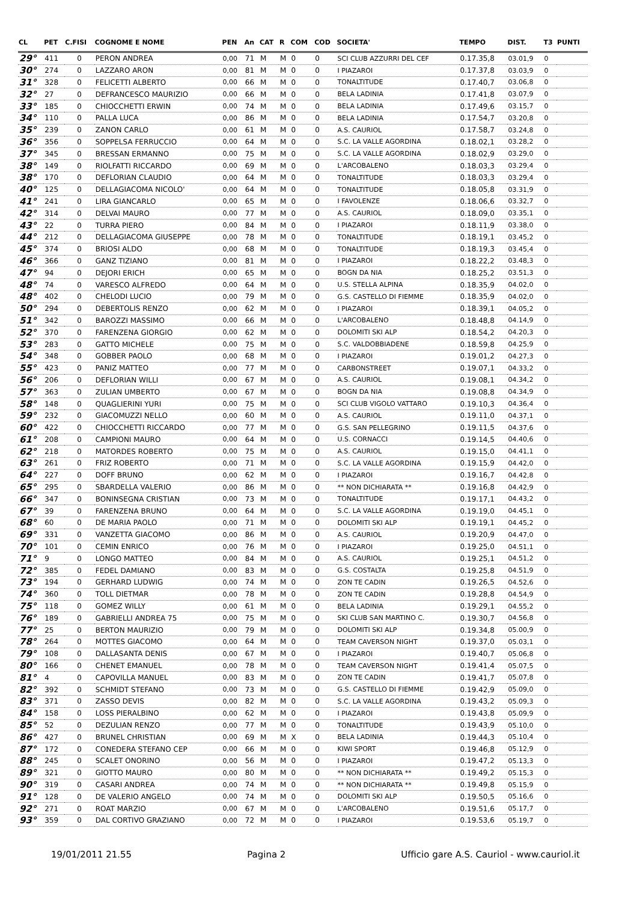| CL | PET | C.FISI | COGNOME E NOME | PEN | An | CAT | R | COM | COD | SOCIETA' | TEMPO | DIST. | T3 | PUNTI |
| --- | --- | --- | --- | --- | --- | --- | --- | --- | --- | --- | --- | --- | --- | --- |
| 29° | 411 | 0 | PERON ANDREA | 0,00 | 71 | M | M | 0 | 0 | SCI CLUB AZZURRI DEL CEF | 0.17.35,8 | 03.01,9 | 0 | |
| 30° | 274 | 0 | LAZZARO ARON | 0,00 | 81 | M | M | 0 | 0 | I PIAZAROI | 0.17.37,8 | 03.03,9 | 0 | |
| 31° | 328 | 0 | FELICETTI ALBERTO | 0,00 | 66 | M | M | 0 | 0 | TONALTITUDE | 0.17.40,7 | 03.06,8 | 0 | |
| 32° | 27 | 0 | DEFRANCESCO MAURIZIO | 0,00 | 66 | M | M | 0 | 0 | BELA LADINIA | 0.17.41,8 | 03.07,9 | 0 | |
| 33° | 185 | 0 | CHIOCCHETTI ERWIN | 0,00 | 74 | M | M | 0 | 0 | BELA LADINIA | 0.17.49,6 | 03.15,7 | 0 | |
| 34° | 110 | 0 | PALLA LUCA | 0,00 | 86 | M | M | 0 | 0 | BELA LADINIA | 0.17.54,7 | 03.20,8 | 0 | |
| 35° | 239 | 0 | ZANON CARLO | 0,00 | 61 | M | M | 0 | 0 | A.S. CAURIOL | 0.17.58,7 | 03.24,8 | 0 | |
| 36° | 356 | 0 | SOPPELSA FERRUCCIO | 0,00 | 64 | M | M | 0 | 0 | S.C. LA VALLE AGORDINA | 0.18.02,1 | 03.28,2 | 0 | |
| 37° | 345 | 0 | BRESSAN ERMANNO | 0,00 | 75 | M | M | 0 | 0 | S.C. LA VALLE AGORDINA | 0.18.02,9 | 03.29,0 | 0 | |
| 38° | 149 | 0 | RIOLFATTI RICCARDO | 0,00 | 69 | M | M | 0 | 0 | L'ARCOBALENO | 0.18.03,3 | 03.29,4 | 0 | |
| 38° | 170 | 0 | DEFLORIAN CLAUDIO | 0,00 | 64 | M | M | 0 | 0 | TONALTITUDE | 0.18.03,3 | 03.29,4 | 0 | |
| 40° | 125 | 0 | DELLAGIACOMA NICOLO' | 0,00 | 64 | M | M | 0 | 0 | TONALTITUDE | 0.18.05,8 | 03.31,9 | 0 | |
| 41° | 241 | 0 | LIRA GIANCARLO | 0,00 | 65 | M | M | 0 | 0 | I FAVOLENZE | 0.18.06,6 | 03.32,7 | 0 | |
| 42° | 314 | 0 | DELVAI MAURO | 0,00 | 77 | M | M | 0 | 0 | A.S. CAURIOL | 0.18.09,0 | 03.35,1 | 0 | |
| 43° | 22 | 0 | TURRA PIERO | 0,00 | 84 | M | M | 0 | 0 | I PIAZAROI | 0.18.11,9 | 03.38,0 | 0 | |
| 44° | 212 | 0 | DELLAGIACOMA GIUSEPPE | 0,00 | 78 | M | M | 0 | 0 | TONALTITUDE | 0.18.19,1 | 03.45,2 | 0 | |
| 45° | 374 | 0 | BRIOSI ALDO | 0,00 | 68 | M | M | 0 | 0 | TONALTITUDE | 0.18.19,3 | 03.45,4 | 0 | |
| 46° | 366 | 0 | GANZ TIZIANO | 0,00 | 81 | M | M | 0 | 0 | I PIAZAROI | 0.18.22,2 | 03.48,3 | 0 | |
| 47° | 94 | 0 | DEJORI ERICH | 0,00 | 65 | M | M | 0 | 0 | BOGN DA NIA | 0.18.25,2 | 03.51,3 | 0 | |
| 48° | 74 | 0 | VARESCO ALFREDO | 0,00 | 64 | M | M | 0 | 0 | U.S. STELLA ALPINA | 0.18.35,9 | 04.02,0 | 0 | |
| 48° | 402 | 0 | CHELODI LUCIO | 0,00 | 79 | M | M | 0 | 0 | G.S. CASTELLO DI FIEMME | 0.18.35,9 | 04.02,0 | 0 | |
| 50° | 294 | 0 | DEBERTOLIS RENZO | 0,00 | 62 | M | M | 0 | 0 | I PIAZAROI | 0.18.39,1 | 04.05,2 | 0 | |
| 51° | 342 | 0 | BAROZZI MASSIMO | 0,00 | 66 | M | M | 0 | 0 | L'ARCOBALENO | 0.18.48,8 | 04.14,9 | 0 | |
| 52° | 370 | 0 | FARENZENA GIORGIO | 0,00 | 62 | M | M | 0 | 0 | DOLOMITI SKI ALP | 0.18.54,2 | 04.20,3 | 0 | |
| 53° | 283 | 0 | GATTO MICHELE | 0,00 | 75 | M | M | 0 | 0 | S.C. VALDOBBIADENE | 0.18.59,8 | 04.25,9 | 0 | |
| 54° | 348 | 0 | GOBBER PAOLO | 0,00 | 68 | M | M | 0 | 0 | I PIAZAROI | 0.19.01,2 | 04.27,3 | 0 | |
| 55° | 423 | 0 | PANIZ MATTEO | 0,00 | 77 | M | M | 0 | 0 | CARBONSTREET | 0.19.07,1 | 04.33,2 | 0 | |
| 56° | 206 | 0 | DEFLORIAN WILLI | 0,00 | 67 | M | M | 0 | 0 | A.S. CAURIOL | 0.19.08,1 | 04.34,2 | 0 | |
| 57° | 363 | 0 | ZULIAN UMBERTO | 0,00 | 67 | M | M | 0 | 0 | BOGN DA NIA | 0.19.08,8 | 04.34,9 | 0 | |
| 58° | 148 | 0 | QUAGLIERINI YURI | 0,00 | 75 | M | M | 0 | 0 | SCI CLUB VIGOLO VATTARO | 0.19.10,3 | 04.36,4 | 0 | |
| 59° | 232 | 0 | GIACOMUZZI NELLO | 0,00 | 60 | M | M | 0 | 0 | A.S. CAURIOL | 0.19.11,0 | 04.37,1 | 0 | |
| 60° | 422 | 0 | CHIOCCHETTI RICCARDO | 0,00 | 77 | M | M | 0 | 0 | G.S. SAN PELLEGRINO | 0.19.11,5 | 04.37,6 | 0 | |
| 61° | 208 | 0 | CAMPIONI MAURO | 0,00 | 64 | M | M | 0 | 0 | U.S. CORNACCI | 0.19.14,5 | 04.40,6 | 0 | |
| 62° | 218 | 0 | MATORDES ROBERTO | 0,00 | 75 | M | M | 0 | 0 | A.S. CAURIOL | 0.19.15,0 | 04.41,1 | 0 | |
| 63° | 261 | 0 | FRIZ ROBERTO | 0,00 | 71 | M | M | 0 | 0 | S.C. LA VALLE AGORDINA | 0.19.15,9 | 04.42,0 | 0 | |
| 64° | 227 | 0 | DOFF BRUNO | 0,00 | 62 | M | M | 0 | 0 | I PIAZAROI | 0.19.16,7 | 04.42,8 | 0 | |
| 65° | 295 | 0 | SBARDELLA VALERIO | 0,00 | 86 | M | M | 0 | 0 | ** NON DICHIARATA ** | 0.19.16,8 | 04.42,9 | 0 | |
| 66° | 347 | 0 | BONINSEGNA CRISTIAN | 0,00 | 73 | M | M | 0 | 0 | TONALTITUDE | 0.19.17,1 | 04.43,2 | 0 | |
| 67° | 39 | 0 | FARENZENA BRUNO | 0,00 | 64 | M | M | 0 | 0 | S.C. LA VALLE AGORDINA | 0.19.19,0 | 04.45,1 | 0 | |
| 68° | 60 | 0 | DE MARIA PAOLO | 0,00 | 71 | M | M | 0 | 0 | DOLOMITI SKI ALP | 0.19.19,1 | 04.45,2 | 0 | |
| 69° | 331 | 0 | VANZETTA GIACOMO | 0,00 | 86 | M | M | 0 | 0 | A.S. CAURIOL | 0.19.20,9 | 04.47,0 | 0 | |
| 70° | 101 | 0 | CEMIN ENRICO | 0,00 | 76 | M | M | 0 | 0 | I PIAZAROI | 0.19.25,0 | 04.51,1 | 0 | |
| 71° | 9 | 0 | LONGO MATTEO | 0,00 | 84 | M | M | 0 | 0 | A.S. CAURIOL | 0.19.25,1 | 04.51,2 | 0 | |
| 72° | 385 | 0 | FEDEL DAMIANO | 0,00 | 83 | M | M | 0 | 0 | G.S. COSTALTA | 0.19.25,8 | 04.51,9 | 0 | |
| 73° | 194 | 0 | GERHARD LUDWIG | 0,00 | 74 | M | M | 0 | 0 | ZON TE CADIN | 0.19.26,5 | 04.52,6 | 0 | |
| 74° | 360 | 0 | TOLL DIETMAR | 0,00 | 78 | M | M | 0 | 0 | ZON TE CADIN | 0.19.28,8 | 04.54,9 | 0 | |
| 75° | 118 | 0 | GOMEZ WILLY | 0,00 | 61 | M | M | 0 | 0 | BELA LADINIA | 0.19.29,1 | 04.55,2 | 0 | |
| 76° | 189 | 0 | GABRIELLI ANDREA 75 | 0,00 | 75 | M | M | 0 | 0 | SKI CLUB SAN MARTINO C. | 0.19.30,7 | 04.56,8 | 0 | |
| 77° | 25 | 0 | BERTON MAURIZIO | 0,00 | 79 | M | M | 0 | 0 | DOLOMITI SKI ALP | 0.19.34,8 | 05.00,9 | 0 | |
| 78° | 264 | 0 | MOTTES GIACOMO | 0,00 | 64 | M | M | 0 | 0 | TEAM CAVERSON NIGHT | 0.19.37,0 | 05.03,1 | 0 | |
| 79° | 108 | 0 | DALLASANTA DENIS | 0,00 | 67 | M | M | 0 | 0 | I PIAZAROI | 0.19.40,7 | 05.06,8 | 0 | |
| 80° | 166 | 0 | CHENET EMANUEL | 0,00 | 78 | M | M | 0 | 0 | TEAM CAVERSON NIGHT | 0.19.41,4 | 05.07,5 | 0 | |
| 81° | 4 | 0 | CAPOVILLA MANUEL | 0,00 | 83 | M | M | 0 | 0 | ZON TE CADIN | 0.19.41,7 | 05.07,8 | 0 | |
| 82° | 392 | 0 | SCHMIDT STEFANO | 0,00 | 73 | M | M | 0 | 0 | G.S. CASTELLO DI FIEMME | 0.19.42,9 | 05.09,0 | 0 | |
| 83° | 371 | 0 | ZASSO DEVIS | 0,00 | 82 | M | M | 0 | 0 | S.C. LA VALLE AGORDINA | 0.19.43,2 | 05.09,3 | 0 | |
| 84° | 158 | 0 | LOSS PIERALBINO | 0,00 | 62 | M | M | 0 | 0 | I PIAZAROI | 0.19.43,8 | 05.09,9 | 0 | |
| 85° | 52 | 0 | DEZULIAN RENZO | 0,00 | 77 | M | M | 0 | 0 | TONALTITUDE | 0.19.43,9 | 05.10,0 | 0 | |
| 86° | 427 | 0 | BRUNEL CHRISTIAN | 0,00 | 69 | M | M | X | 0 | BELA LADINIA | 0.19.44,3 | 05.10,4 | 0 | |
| 87° | 172 | 0 | CONEDERA STEFANO CEP | 0,00 | 66 | M | M | 0 | 0 | KIWI SPORT | 0.19.46,8 | 05.12,9 | 0 | |
| 88° | 245 | 0 | SCALET ONORINO | 0,00 | 56 | M | M | 0 | 0 | I PIAZAROI | 0.19.47,2 | 05.13,3 | 0 | |
| 89° | 321 | 0 | GIOTTO MAURO | 0,00 | 80 | M | M | 0 | 0 | ** NON DICHIARATA ** | 0.19.49,2 | 05.15,3 | 0 | |
| 90° | 319 | 0 | CASARI ANDREA | 0,00 | 74 | M | M | 0 | 0 | ** NON DICHIARATA ** | 0.19.49,8 | 05.15,9 | 0 | |
| 91° | 128 | 0 | DE VALERIO ANGELO | 0,00 | 74 | M | M | 0 | 0 | DOLOMITI SKI ALP | 0.19.50,5 | 05.16,6 | 0 | |
| 92° | 271 | 0 | ROAT MARZIO | 0,00 | 67 | M | M | 0 | 0 | L'ARCOBALENO | 0.19.51,6 | 05.17,7 | 0 | |
| 93° | 359 | 0 | DAL CORTIVO GRAZIANO | 0,00 | 72 | M | M | 0 | 0 | I PIAZAROI | 0.19.53,6 | 05.19,7 | 0 | |
19/01/2011 21.55 Pagina 2 Ufficio gare A.S. Cauriol - www.cauriol.it